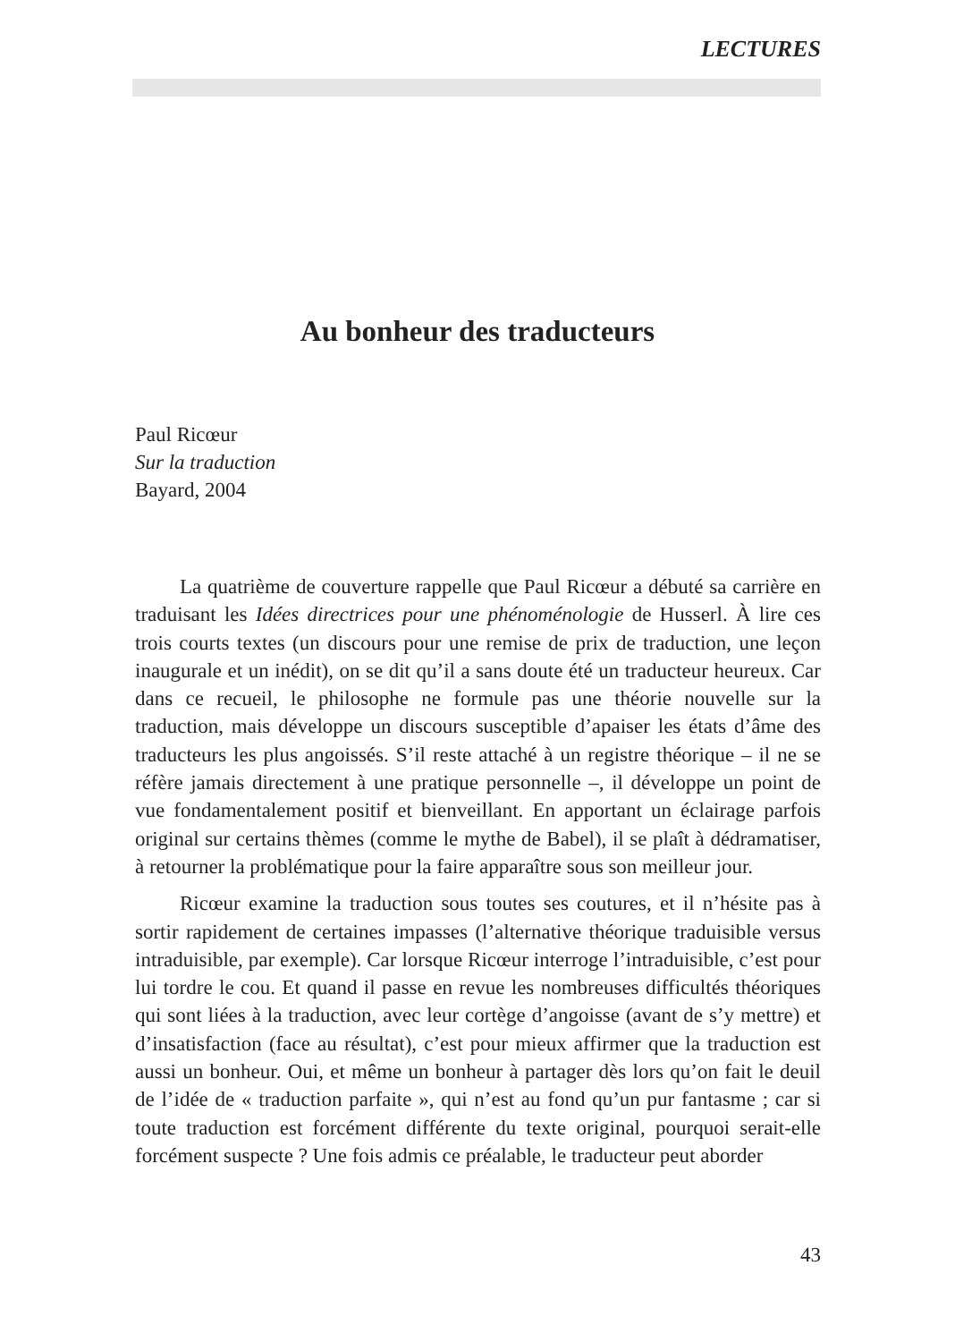LECTURES
Au bonheur des traducteurs
Paul Ricœur
Sur la traduction
Bayard, 2004
La quatrième de couverture rappelle que Paul Ricœur a débuté sa carrière en traduisant les Idées directrices pour une phénoménologie de Husserl. À lire ces trois courts textes (un discours pour une remise de prix de traduction, une leçon inaugurale et un inédit), on se dit qu’il a sans doute été un traducteur heureux. Car dans ce recueil, le philosophe ne formule pas une théorie nouvelle sur la traduction, mais développe un discours susceptible d’apaiser les états d’âme des traducteurs les plus angoissés. S’il reste attaché à un registre théorique – il ne se réfère jamais directement à une pratique personnelle –, il développe un point de vue fondamentalement positif et bienveillant. En apportant un éclairage parfois original sur certains thèmes (comme le mythe de Babel), il se plaît à dédramatiser, à retourner la problématique pour la faire apparaître sous son meilleur jour.
Ricœur examine la traduction sous toutes ses coutures, et il n’hésite pas à sortir rapidement de certaines impasses (l’alternative théorique traduisible versus intraduisible, par exemple). Car lorsque Ricœur interroge l’intraduisible, c’est pour lui tordre le cou. Et quand il passe en revue les nombreuses difficultés théoriques qui sont liées à la traduction, avec leur cortège d’angoisse (avant de s’y mettre) et d’insatisfaction (face au résultat), c’est pour mieux affirmer que la traduction est aussi un bonheur. Oui, et même un bonheur à partager dès lors qu’on fait le deuil de l’idée de « traduction parfaite », qui n’est au fond qu’un pur fantasme ; car si toute traduction est forcément différente du texte original, pourquoi serait-elle forcément suspecte ? Une fois admis ce préalable, le traducteur peut aborder
43